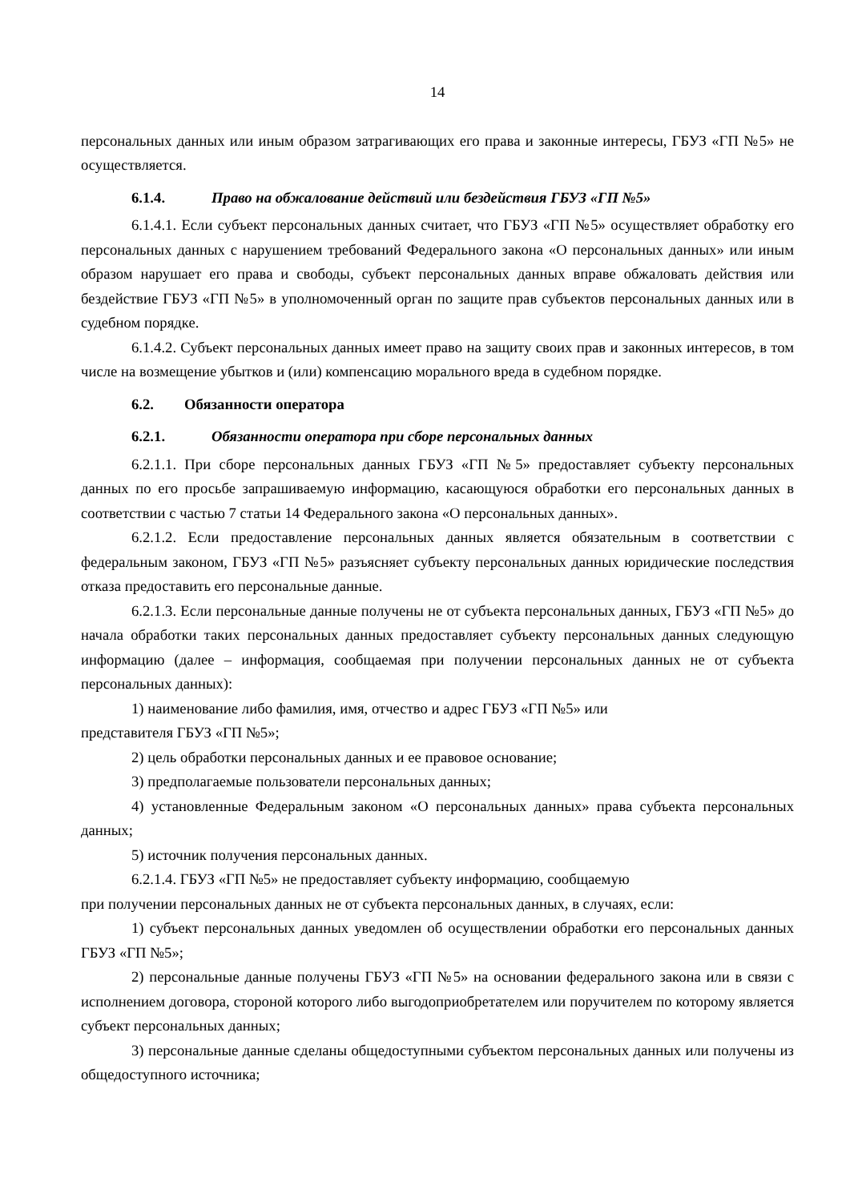14
персональных данных или иным образом затрагивающих его права и законные интересы, ГБУЗ «ГП №5» не осуществляется.
6.1.4. Право на обжалование действий или бездействия ГБУЗ «ГП №5»
6.1.4.1. Если субъект персональных данных считает, что ГБУЗ «ГП №5» осуществляет обработку его персональных данных с нарушением требований Федерального закона «О персональных данных» или иным образом нарушает его права и свободы, субъект персональных данных вправе обжаловать действия или бездействие ГБУЗ «ГП №5» в уполномоченный орган по защите прав субъектов персональных данных или в судебном порядке.
6.1.4.2. Субъект персональных данных имеет право на защиту своих прав и законных интересов, в том числе на возмещение убытков и (или) компенсацию морального вреда в судебном порядке.
6.2. Обязанности оператора
6.2.1. Обязанности оператора при сборе персональных данных
6.2.1.1. При сборе персональных данных ГБУЗ «ГП №5» предоставляет субъекту персональных данных по его просьбе запрашиваемую информацию, касающуюся обработки его персональных данных в соответствии с частью 7 статьи 14 Федерального закона «О персональных данных».
6.2.1.2. Если предоставление персональных данных является обязательным в соответствии с федеральным законом, ГБУЗ «ГП №5» разъясняет субъекту персональных данных юридические последствия отказа предоставить его персональные данные.
6.2.1.3. Если персональные данные получены не от субъекта персональных данных, ГБУЗ «ГП №5» до начала обработки таких персональных данных предоставляет субъекту персональных данных следующую информацию (далее – информация, сообщаемая при получении персональных данных не от субъекта персональных данных):
1) наименование либо фамилия, имя, отчество и адрес ГБУЗ «ГП №5» или
представителя ГБУЗ «ГП №5»;
2) цель обработки персональных данных и ее правовое основание;
3) предполагаемые пользователи персональных данных;
4) установленные Федеральным законом «О персональных данных» права субъекта персональных данных;
5) источник получения персональных данных.
6.2.1.4. ГБУЗ «ГП №5» не предоставляет субъекту информацию, сообщаемую
при получении персональных данных не от субъекта персональных данных, в случаях, если:
1) субъект персональных данных уведомлен об осуществлении обработки его персональных данных ГБУЗ «ГП №5»;
2) персональные данные получены ГБУЗ «ГП №5» на основании федерального закона или в связи с исполнением договора, стороной которого либо выгодоприобретателем или поручителем по которому является субъект персональных данных;
3) персональные данные сделаны общедоступными субъектом персональных данных или получены из общедоступного источника;